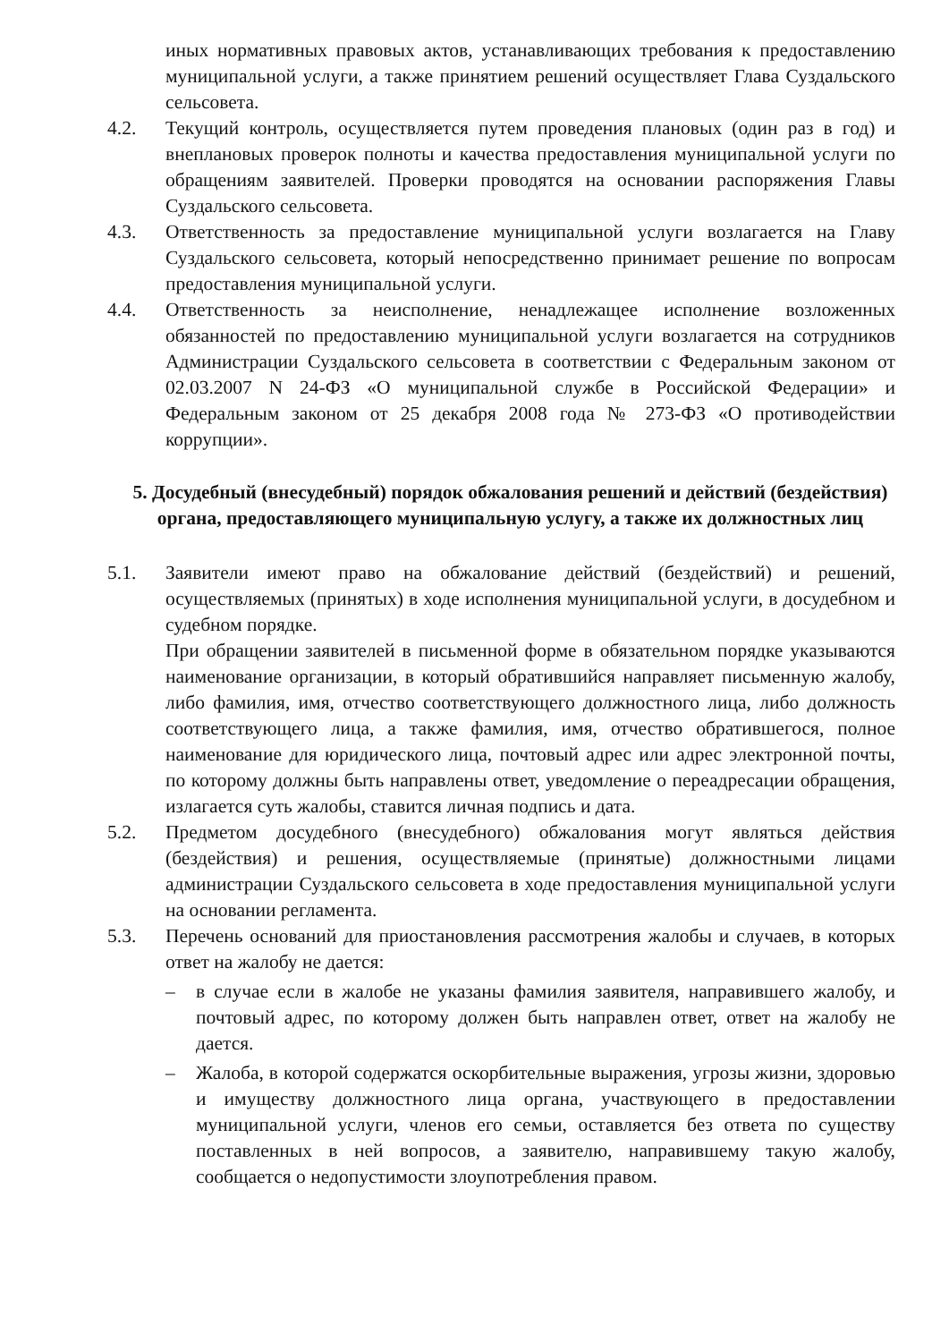иных нормативных правовых актов, устанавливающих требования к предоставлению муниципальной услуги, а также принятием решений осуществляет Глава Суздальского сельсовета.
4.2. Текущий контроль, осуществляется путем проведения плановых (один раз в год) и внеплановых проверок полноты и качества предоставления муниципальной услуги по обращениям заявителей. Проверки проводятся на основании распоряжения Главы Суздальского сельсовета.
4.3. Ответственность за предоставление муниципальной услуги возлагается на Главу Суздальского сельсовета, который непосредственно принимает решение по вопросам предоставления муниципальной услуги.
4.4. Ответственность за неисполнение, ненадлежащее исполнение возложенных обязанностей по предоставлению муниципальной услуги возлагается на сотрудников Администрации Суздальского сельсовета в соответствии с Федеральным законом от 02.03.2007 N 24-ФЗ «О муниципальной службе в Российской Федерации» и Федеральным законом от 25 декабря 2008 года № 273-ФЗ «О противодействии коррупции».
5. Досудебный (внесудебный) порядок обжалования решений и действий (бездействия) органа, предоставляющего муниципальную услугу, а также их должностных лиц
5.1. Заявители имеют право на обжалование действий (бездействий) и решений, осуществляемых (принятых) в ходе исполнения муниципальной услуги, в досудебном и судебном порядке.
При обращении заявителей в письменной форме в обязательном порядке указываются наименование организации, в который обратившийся направляет письменную жалобу, либо фамилия, имя, отчество соответствующего должностного лица, либо должность соответствующего лица, а также фамилия, имя, отчество обратившегося, полное наименование для юридического лица, почтовый адрес или адрес электронной почты, по которому должны быть направлены ответ, уведомление о переадресации обращения, излагается суть жалобы, ставится личная подпись и дата.
5.2. Предметом досудебного (внесудебного) обжалования могут являться действия (бездействия) и решения, осуществляемые (принятые) должностными лицами администрации Суздальского сельсовета в ходе предоставления муниципальной услуги на основании регламента.
5.3. Перечень оснований для приостановления рассмотрения жалобы и случаев, в которых ответ на жалобу не дается:
– в случае если в жалобе не указаны фамилия заявителя, направившего жалобу, и почтовый адрес, по которому должен быть направлен ответ, ответ на жалобу не дается.
– Жалоба, в которой содержатся оскорбительные выражения, угрозы жизни, здоровью и имуществу должностного лица органа, участвующего в предоставлении муниципальной услуги, членов его семьи, оставляется без ответа по существу поставленных в ней вопросов, а заявителю, направившему такую жалобу, сообщается о недопустимости злоупотребления правом.